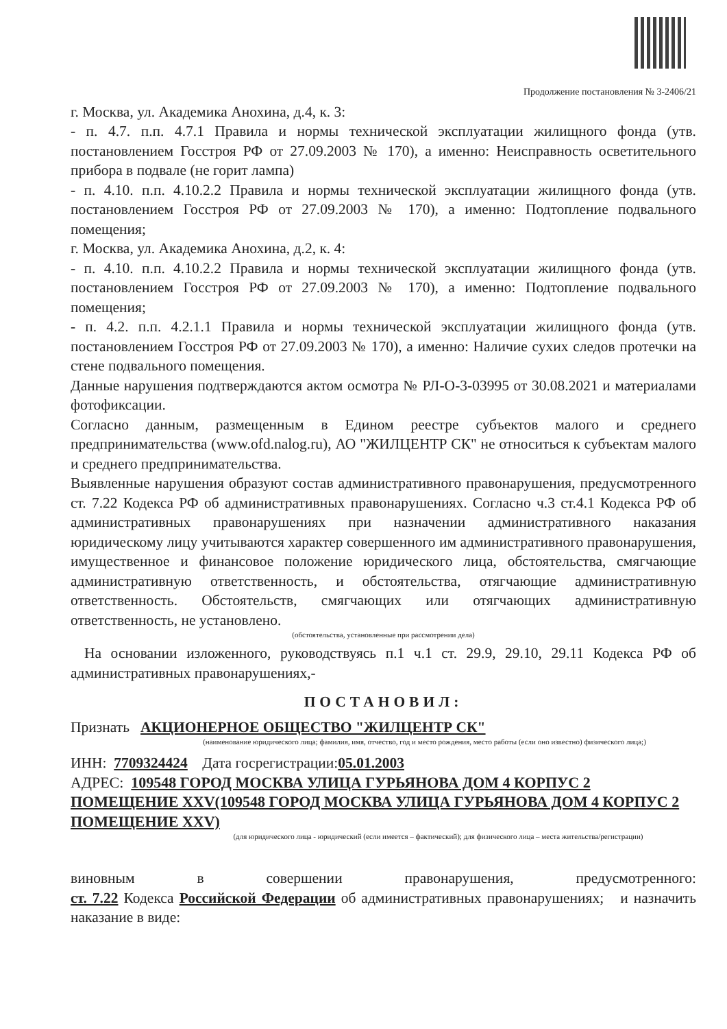Продолжение постановления № 3-2406/21
г. Москва, ул. Академика Анохина, д.4, к. 3:
- п. 4.7. п.п. 4.7.1 Правила и нормы технической эксплуатации жилищного фонда (утв. постановлением Госстроя РФ от 27.09.2003 № 170), а именно: Неисправность осветительного прибора в подвале (не горит лампа)
- п. 4.10. п.п. 4.10.2.2 Правила и нормы технической эксплуатации жилищного фонда (утв. постановлением Госстроя РФ от 27.09.2003 № 170), а именно: Подтопление подвального помещения;
г. Москва, ул. Академика Анохина, д.2, к. 4:
- п. 4.10. п.п. 4.10.2.2 Правила и нормы технической эксплуатации жилищного фонда (утв. постановлением Госстроя РФ от 27.09.2003 № 170), а именно: Подтопление подвального помещения;
- п. 4.2. п.п. 4.2.1.1 Правила и нормы технической эксплуатации жилищного фонда (утв. постановлением Госстроя РФ от 27.09.2003 № 170), а именно: Наличие сухих следов протечки на стене подвального помещения.
Данные нарушения подтверждаются актом осмотра № РЛ-О-3-03995 от 30.08.2021 и материалами фотофиксации.
Согласно данным, размещенным в Едином реестре субъектов малого и среднего предпринимательства (www.ofd.nalog.ru), АО "ЖИЛЦЕНТР СК" не относиться к субъектам малого и среднего предпринимательства.
Выявленные нарушения образуют состав административного правонарушения, предусмотренного ст. 7.22 Кодекса РФ об административных правонарушениях. Согласно ч.3 ст.4.1 Кодекса РФ об административных правонарушениях при назначении административного наказания юридическому лицу учитываются характер совершенного им административного правонарушения, имущественное и финансовое положение юридического лица, обстоятельства, смягчающие административную ответственность, и обстоятельства, отягчающие административную ответственность. Обстоятельств, смягчающих или отягчающих административную ответственность, не установлено.
(обстоятельства, установленные при рассмотрении дела)
На основании изложенного, руководствуясь п.1 ч.1 ст. 29.9, 29.10, 29.11 Кодекса РФ об административных правонарушениях,-
ПОСТАНОВИЛ:
Признать АКЦИОНЕРНОЕ ОБЩЕСТВО "ЖИЛЦЕНТР СК"
(наименование юридического лица; фамилия, имя, отчество, год и место рождения, место работы (если оно известно) физического лица;)
ИНН: 7709324424 Дата госрегистрации:05.01.2003
АДРЕС: 109548 ГОРОД МОСКВА УЛИЦА ГУРЬЯНОВА ДОМ 4 КОРПУС 2 ПОМЕЩЕНИЕ XXV(109548 ГОРОД МОСКВА УЛИЦА ГУРЬЯНОВА ДОМ 4 КОРПУС 2 ПОМЕЩЕНИЕ XXV)
(для юридического лица - юридический (если имеется – фактический); для физического лица – места жительства/регистрации)
виновным в совершении правонарушения, предусмотренного:
ст. 7.22 Кодекса Российской Федерации об административных правонарушениях; и назначить наказание в виде: